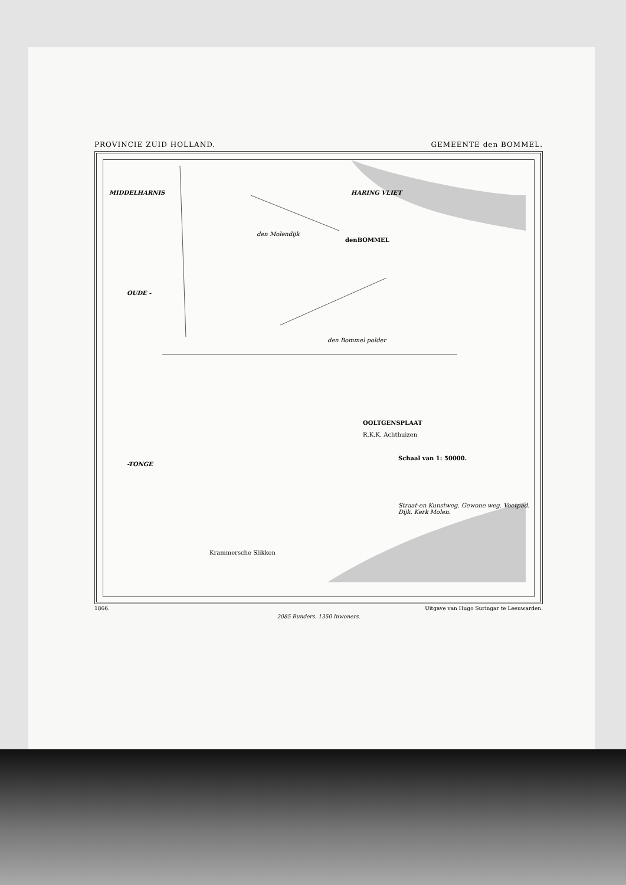PROVINCIE ZUID HOLLAND. GEMEENTE den BOMMEL.
MIDDELHARNIS HARING VLIET
denBOMMEL
den Molendijk
OUDE -
den Bommel polder
OOLTGENSPLAAT
R.K.K. Achthuizen
Schaal van 1: 50000.
Straat-en Kunstweg. Gewone weg. Voetpad. Dijk. Kerk Molen.
-TONGE
Krammersche Slikken
1866. Uitgave van Hugo Suringar te Leeuwarden.
2085 Bunders. 1350 Inwoners.